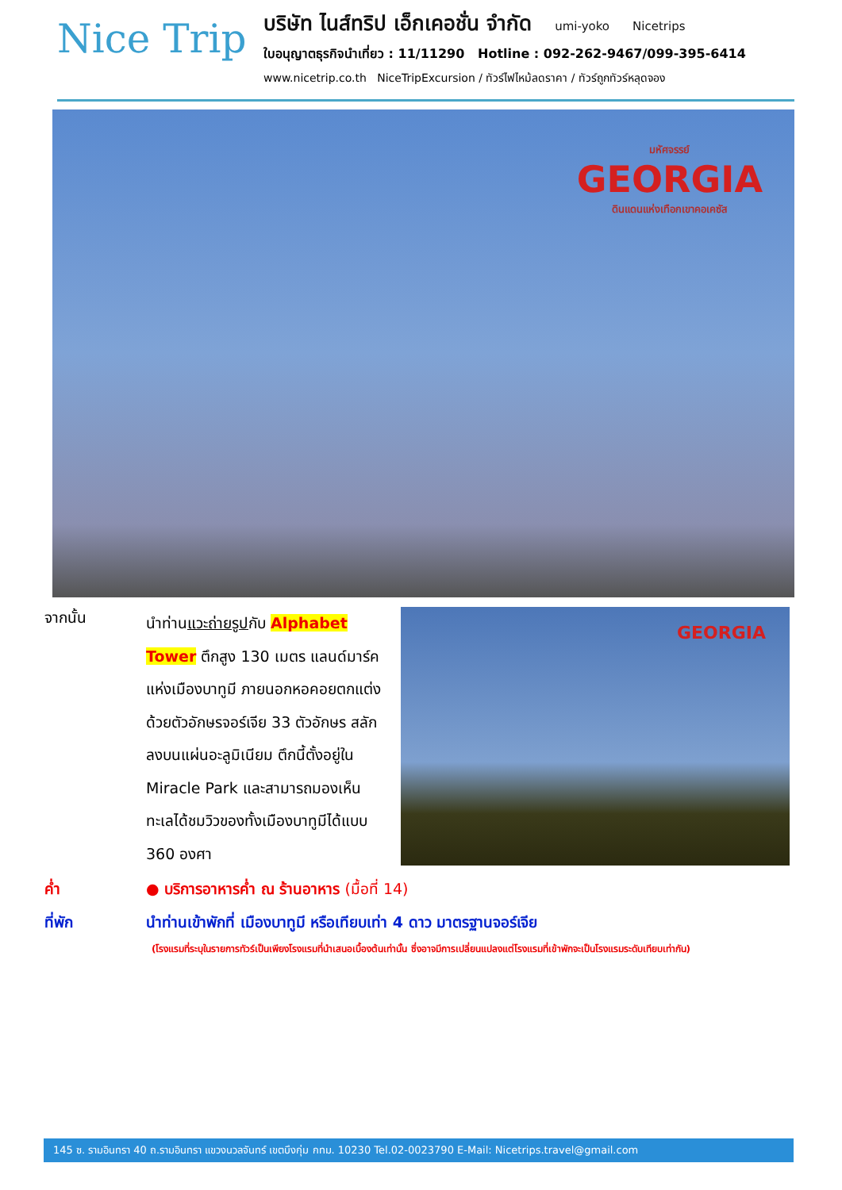Nice Trip
บริษัท ไนส์ทริป เอ็กเคอชั่น จำกัด umi-yoko Nicetrips
ใบอนุญาตธุรกิจนำเที่ยว : 11/11290 Hotline : 092-262-9467/099-395-6414
www.nicetrip.co.th NiceTripExcursion / ทัวร์ไฟไหม้ลดราคา / ทัวร์ถูกทัวร์หลุดจอง
มหัศจรรย์
GEORGIA
ดินแดนแห่งเทือกเขาคอเคซัส
จากนั้น
นำท่านแวะถ่ายรูปกับ Alphabet Tower ตึกสูง 130 เมตร แลนด์มาร์คแห่งเมืองบาทูมี ภายนอกหอคอยตกแต่งด้วยตัวอักษรจอร์เจีย 33 ตัวอักษร สลักลงบนแผ่นอะลูมิเนียม ตึกนี้ตั้งอยู่ใน Miracle Park และสามารถมองเห็นทะเลได้ชมวิวของทั้งเมืองบาทูมีได้แบบ 360 องศา
GEORGIA
ค่ำ ● บริการอาหารค่ำ ณ ร้านอาหาร (มื้อที่ 14)
ที่พัก นำท่านเข้าพักที่ เมืองบาทูมี หรือเทียบเท่า 4 ดาว มาตรฐานจอร์เจีย
(โรงแรมที่ระบุในรายการทัวร์เป็นเพียงโรงแรมที่นำเสนอเบื้องต้นเท่านั้น ซึ่งอาจมีการเปลี่ยนแปลงแต่โรงแรมที่เข้าพักจะเป็นโรงแรมระดับเทียบเท่ากัน)
145 ซ. รามอินทรา 40 ถ.รามอินทรา แขวงนวลจันทร์ เขตบึงกุ่ม กทม. 10230 Tel.02-0023790 E-Mail: Nicetrips.travel@gmail.com